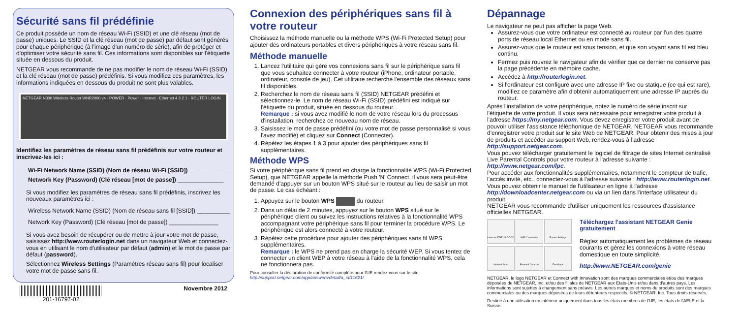Sécurité sans fil prédéfinie
Ce produit possède un nom de réseau Wi-Fi (SSID) et une clé réseau (mot de passe) uniques. Le SSID et la clé réseau (mot de passe) par défaut sont générés pour chaque périphérique (à l'image d'un numéro de série), afin de protéger et d'optimiser votre sécurité sans fil. Ces informations sont disponibles sur l'étiquette située en dessous du produit.
NETGEAR vous recommande de ne pas modifier le nom de réseau Wi-Fi (SSID) et la clé réseau (mot de passe) prédéfinis. Si vous modifiez ces paramètres, les informations indiquées en dessous du produit ne sont plus valables.
NETGEAR N300 Wireless Router WNR2000 v4 · POWER · Power · Internet · Ethernet 4 3 2 1 · ROUTER LOGIN
Identifiez les paramètres de réseau sans fil prédéfinis sur votre routeur et inscrivez-les ici :
Wi-Fi Network Name (SSID) (Nom de réseau Wi-Fi [SSID]) ____________
Network Key (Password) (Clé réseau [mot de passe]) ______________
Si vous modifiez les paramètres de réseau sans fil prédéfinis, inscrivez les nouveaux paramètres ici :
Wireless Network Name (SSID) (Nom de réseau sans fil [SSID]) __________
Network Key (Password) (Clé réseau [mot de passe]) _______________
Si vous avez besoin de récupérer ou de mettre à jour votre mot de passe, saisissez http://www.routerlogin.net dans un navigateur Web et connectez-vous en utilisant le nom d'utilisateur par défaut (admin) et le mot de passe par défaut (password).
Sélectionnez Wireless Settings (Paramètres réseau sans fil) pour localiser votre mot de passe sans fil.
201-16797-02 Novembre 2012
Connexion des périphériques sans fil à votre routeur
Choisissez la méthode manuelle ou la méthode WPS (Wi-Fi Protected Setup) pour ajouter des ordinateurs portables et divers périphériques à votre réseau sans fil.
Méthode manuelle
1. Lancez l'utilitaire qui gère vos connexions sans fil sur le périphérique sans fil que vous souhaitez connecter à votre routeur (iPhone, ordinateur portable, ordinateur, console de jeu). Cet utilitaire recherche l'ensemble des réseaux sans fil disponibles.
2. Recherchez le nom de réseau sans fil (SSID) NETGEAR prédéfini et sélectionnez-le. Le nom de réseau Wi-Fi (SSID) prédéfini est indiqué sur l'étiquette du produit, située en dessous du routeur.
Remarque : si vous avez modifié le nom de votre réseau lors du processus d'installation, recherchez ce nouveau nom de réseau.
3. Saisissez le mot de passe prédéfini (ou votre mot de passe personnalisé si vous l'avez modifié) et cliquez sur Connect (Connecter).
4. Répétez les étapes 1 à 3 pour ajouter des périphériques sans fil supplémentaires.
Méthode WPS
Si votre périphérique sans fil prend en charge la fonctionnalité WPS (Wi-Fi Protected Setup), que NETGEAR appelle la méthode Push 'N' Connect, il vous sera peut-être demandé d'appuyer sur un bouton WPS situé sur le routeur au lieu de saisir un mot de passe. Le cas échéant :
1. Appuyez sur le bouton WPS du routeur.
2. Dans un délai de 2 minutes, appuyez sur le bouton WPS situé sur le périphérique client ou suivez les instructions relatives à la fonctionnalité WPS accompagnant votre périphérique sans fil pour terminer la procédure WPS. Le périphérique est alors connecté à votre routeur.
3. Répétez cette procédure pour ajouter des périphériques sans fil WPS supplémentaires.
Remarque : le WPS ne prend pas en charge la sécurité WEP. Si vous tentez de connecter un client WEP à votre réseau à l'aide de la fonctionnalité WPS, cela ne fonctionnera pas.
Pour consulter la déclaration de conformité complète pour l'UE rendez-vous sur le site
http://support.netgear.com/app/answers/detail/a_id/11621/
Dépannage
Le navigateur ne peut pas afficher la page Web.
Assurez-vous que votre ordinateur est connecté au routeur par l'un des quatre ports de réseau local Ethernet ou en mode sans fil.
Assurez-vous que le routeur est sous tension, et que son voyant sans fil est bleu continu.
Fermez puis rouvrez le navigateur afin de vérifier que ce dernier ne conserve pas la page précédente en mémoire cache.
Accédez à http://routerlogin.net.
Si l'ordinateur est configuré avec une adresse IP fixe ou statique (ce qui est rare), modifiez ce paramètre afin d'obtenir automatiquement une adresse IP auprès du routeur.
Après l'installation de votre périphérique, notez le numéro de série inscrit sur l'étiquette de votre produit. Il vous sera nécessaire pour enregistrer votre produit à l'adresse https://my.netgear.com. Vous devez enregistrer votre produit avant de pouvoir utiliser l'assistance téléphonique de NETGEAR. NETGEAR vous recommande d'enregistrer votre produit sur le site Web de NETGEAR. Pour obtenir des mises à jour de produits et accéder au support Web, rendez-vous à l'adresse http://support.netgear.com.
Vous pouvez télécharger gratuitement le logiciel de filtrage de sites Internet centralisé Live Parental Controls pour votre routeur à l'adresse suivante : http://www.netgear.com/lpc.
Pour accéder aux fonctionnalités supplémentaires, notamment le compteur de trafic, l'accès invité, etc., connectez-vous à l'adresse suivante : http://www.routerlogin.net.
Vous pouvez obtenir le manuel de l'utilisateur en ligne à l'adresse http://downloadcenter.netgear.com ou via un lien dans l'interface utilisateur du produit.
NETGEAR vous recommande d'utiliser uniquement les ressources d'assistance officielles NETGEAR.
Internet STATUS GOOD
WiFi Connection
Router Settings
Network Map
Parental Controls
Feedback
Téléchargez l'assistant NETGEAR Genie gratuitement
Réglez automatiquement les problèmes de réseau courants et gérez les connexions à votre réseau domestique en toute simplicité.
http://www.NETGEAR.com/genie
NETGEAR, le logo NETGEAR et Connect with Innovation sont des marques commerciales et/ou des marques déposées de NETGEAR, Inc. et/ou des filiales de NETGEAR aux Etats-Unis et/ou dans d'autres pays. Les informations sont sujettes à changement sans préavis. Les autres marques et noms de produits sont des marques commerciales ou des marques déposées de leurs détenteurs respectifs. © NETGEAR, Inc. Tous droits réservés.
Destiné à une utilisation en intérieur uniquement dans tous les états membres de l'UE, les états de l'AELE et la Suisse.